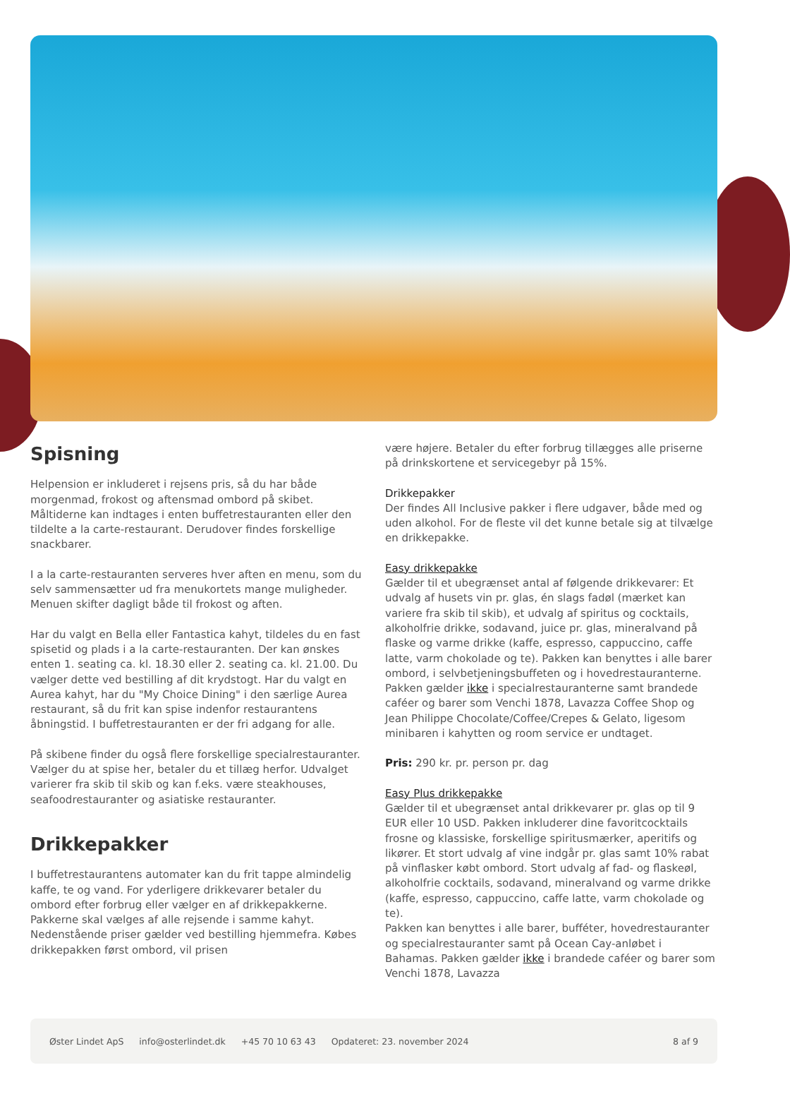Spisning
Helpension er inkluderet i rejsens pris, så du har både morgenmad, frokost og aftensmad ombord på skibet. Måltiderne kan indtages i enten buffetrestauranten eller den tildelte a la carte-restaurant. Derudover findes forskellige snackbarer.
I a la carte-restauranten serveres hver aften en menu, som du selv sammensætter ud fra menukortets mange muligheder. Menuen skifter dagligt både til frokost og aften.
Har du valgt en Bella eller Fantastica kahyt, tildeles du en fast spisetid og plads i a la carte-restauranten. Der kan ønskes enten 1. seating ca. kl. 18.30 eller 2. seating ca. kl. 21.00. Du vælger dette ved bestilling af dit krydstogt. Har du valgt en Aurea kahyt, har du "My Choice Dining" i den særlige Aurea restaurant, så du frit kan spise indenfor restaurantens åbningstid. I buffetrestauranten er der fri adgang for alle.
På skibene finder du også flere forskellige specialrestauranter. Vælger du at spise her, betaler du et tillæg herfor. Udvalget varierer fra skib til skib og kan f.eks. være steakhouses, seafoodrestauranter og asiatiske restauranter.
Drikkepakker
I buffetrestaurantens automater kan du frit tappe almindelig kaffe, te og vand. For yderligere drikkevarer betaler du ombord efter forbrug eller vælger en af drikkepakkerne. Pakkerne skal vælges af alle rejsende i samme kahyt. Nedenstående priser gælder ved bestilling hjemmefra. Købes drikkepakken først ombord, vil prisen
være højere. Betaler du efter forbrug tillægges alle priserne på drinkskortene et servicegebyr på 15%.
Drikkepakker
Der findes All Inclusive pakker i flere udgaver, både med og uden alkohol. For de fleste vil det kunne betale sig at tilvælge en drikkepakke.
Easy drikkepakke
Gælder til et ubegrænset antal af følgende drikkevarer: Et udvalg af husets vin pr. glas, én slags fadøl (mærket kan variere fra skib til skib), et udvalg af spiritus og cocktails, alkoholfrie drikke, sodavand, juice pr. glas, mineralvand på flaske og varme drikke (kaffe, espresso, cappuccino, caffe latte, varm chokolade og te). Pakken kan benyttes i alle barer ombord, i selvbetjeningsbuffeten og i hovedrestauranterne. Pakken gælder ikke i specialrestauranterne samt brandede caféer og barer som Venchi 1878, Lavazza Coffee Shop og Jean Philippe Chocolate/Coffee/Crepes & Gelato, ligesom minibaren i kahytten og room service er undtaget.
Pris: 290 kr. pr. person pr. dag
Easy Plus drikkepakke
Gælder til et ubegrænset antal drikkevarer pr. glas op til 9 EUR eller 10 USD. Pakken inkluderer dine favoritcocktails frosne og klassiske, forskellige spiritusmærker, aperitifs og likører. Et stort udvalg af vine indgår pr. glas samt 10% rabat på vinflasker købt ombord. Stort udvalg af fad- og flaskeøl, alkoholfrie cocktails, sodavand, mineralvand og varme drikke (kaffe, espresso, cappuccino, caffe latte, varm chokolade og te).
Pakken kan benyttes i alle barer, bufféter, hovedrestauranter og specialrestauranter samt på Ocean Cay-anløbet i Bahamas. Pakken gælder ikke i brandede caféer og barer som Venchi 1878, Lavazza
Øster Lindet ApS info@osterlindet.dk +45 70 10 63 43 Opdateret: 23. november 2024 8 af 9